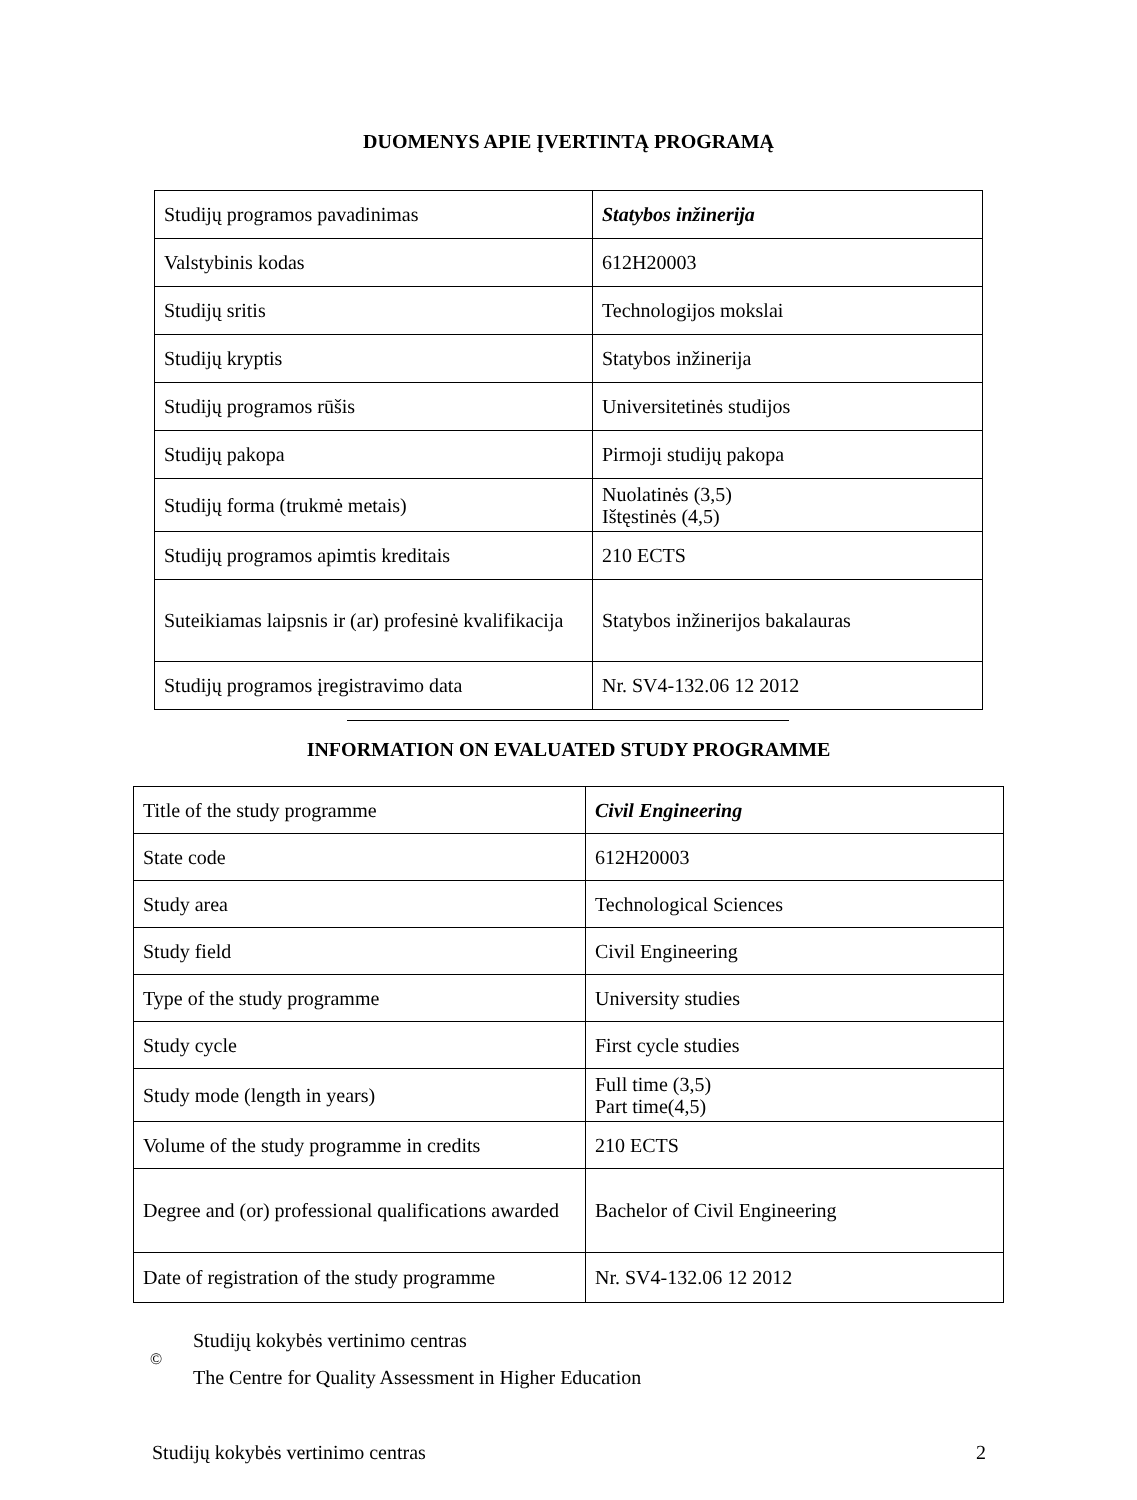DUOMENYS APIE ĮVERTINTĄ PROGRAMĄ
| Studijų programos pavadinimas | Statybos inžinerija |
| Valstybinis kodas | 612H20003 |
| Studijų sritis | Technologijos mokslai |
| Studijų kryptis | Statybos inžinerija |
| Studijų programos rūšis | Universitetinės studijos |
| Studijų pakopa | Pirmoji studijų pakopa |
| Studijų forma (trukmė metais) | Nuolatinės (3,5) Ištęstinės (4,5) |
| Studijų programos apimtis kreditais | 210 ECTS |
| Suteikiamas laipsnis ir (ar) profesinė kvalifikacija | Statybos inžinerijos bakalauras |
| Studijų programos įregistravimo data | Nr. SV4-132.06 12 2012 |
INFORMATION ON EVALUATED STUDY PROGRAMME
| Title of the study programme | Civil Engineering |
| State code | 612H20003 |
| Study area | Technological Sciences |
| Study field | Civil Engineering |
| Type of the study programme | University studies |
| Study cycle | First cycle studies |
| Study mode (length in years) | Full time (3,5) Part time(4,5) |
| Volume of the study programme in credits | 210 ECTS |
| Degree and (or) professional qualifications awarded | Bachelor of Civil Engineering |
| Date of registration of the study programme | Nr. SV4-132.06 12 2012 |
©
Studijų kokybės vertinimo centras
The Centre for Quality Assessment in Higher Education
Studijų kokybės vertinimo centras 2